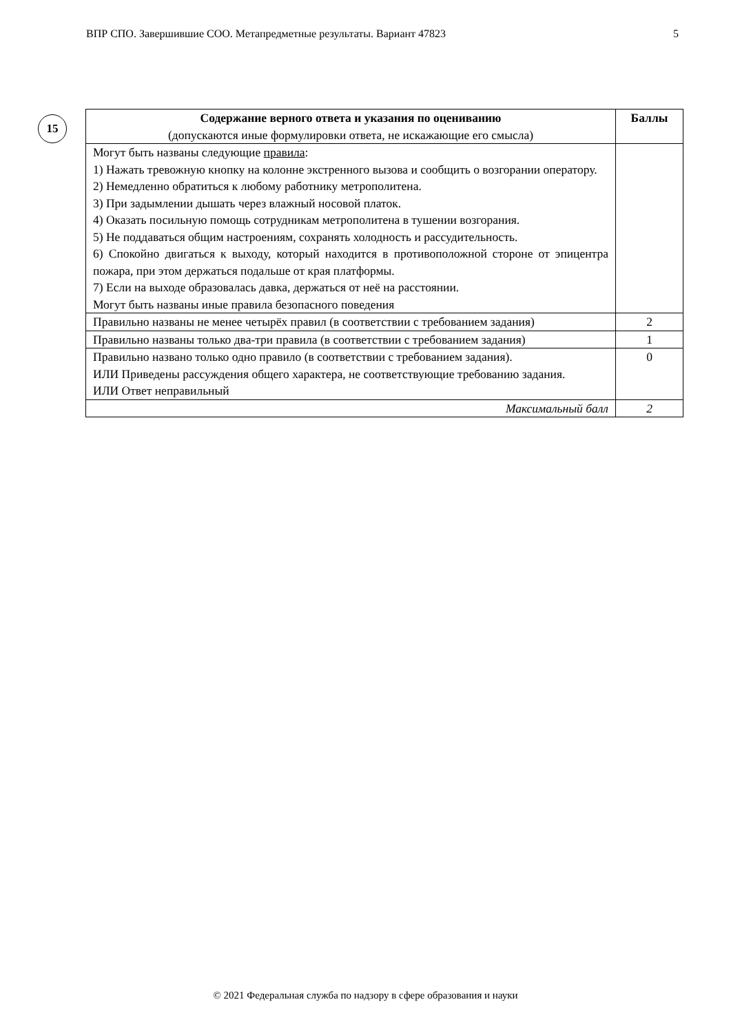ВПР СПО. Завершившие СОО. Метапредметные результаты. Вариант 47823 5
15
| Содержание верного ответа и указания по оцениванию (допускаются иные формулировки ответа, не искажающие его смысла) | Баллы |
| --- | --- |
| Могут быть названы следующие правила : 1) Нажать тревожную кнопку на колонне экстренного вызова и сообщить о возгорании оператору. 2) Немедленно обратиться к любому работнику метрополитена. 3) При задымлении дышать через влажный носовой платок. 4) Оказать посильную помощь сотрудникам метрополитена в тушении возгорания. 5) Не поддаваться общим настроениям, сохранять холодность и рассудительность. 6) Спокойно двигаться к выходу, который находится в противоположной стороне от эпицентра пожара, при этом держаться подальше от края платформы. 7) Если на выходе образовалась давка, держаться от неё на расстоянии. Могут быть названы иные правила безопасного поведения | |
| Правильно названы не менее четырёх правил (в соответствии с требованием задания) | 2 |
| Правильно названы только два-три правила (в соответствии с требованием задания) | 1 |
| Правильно названо только одно правило (в соответствии с требованием задания). ИЛИ Приведены рассуждения общего характера, не соответствующие требованию задания. ИЛИ Ответ неправильный | 0 |
| Максимальный балл | 2 |
© 2021 Федеральная служба по надзору в сфере образования и науки